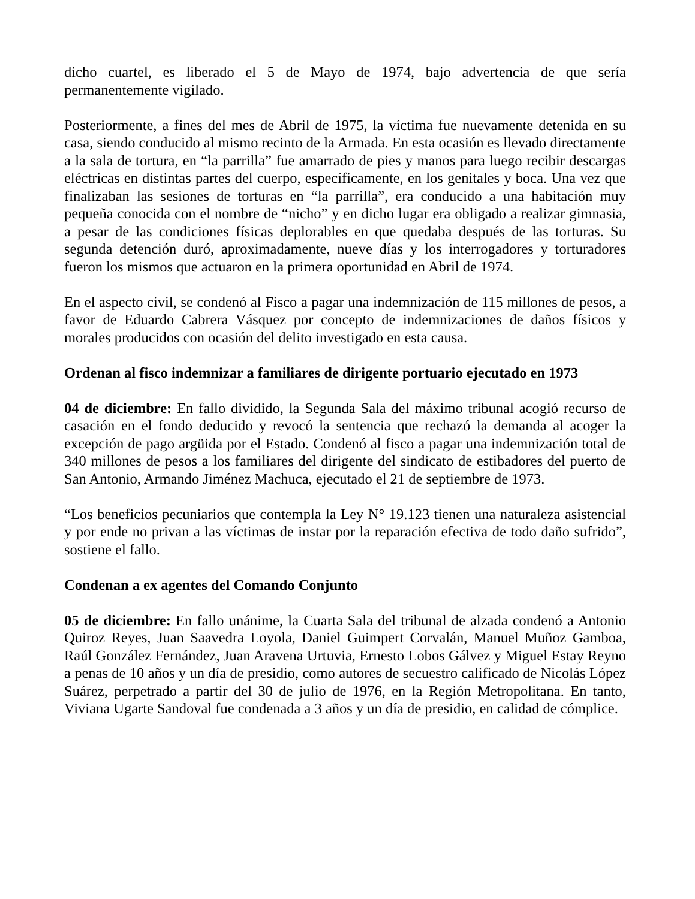dicho cuartel, es liberado el 5 de Mayo de 1974, bajo advertencia de que sería permanentemente vigilado.
Posteriormente, a fines del mes de Abril de 1975, la víctima fue nuevamente detenida en su casa, siendo conducido al mismo recinto de la Armada. En esta ocasión es llevado directamente a la sala de tortura, en “la parrilla” fue amarrado de pies y manos para luego recibir descargas eléctricas en distintas partes del cuerpo, específicamente, en los genitales y boca. Una vez que finalizaban las sesiones de torturas en “la parrilla”, era conducido a una habitación muy pequeña conocida con el nombre de “nicho” y en dicho lugar era obligado a realizar gimnasia, a pesar de las condiciones físicas deplorables en que quedaba después de las torturas. Su segunda detención duró, aproximadamente, nueve días y los interrogadores y torturadores fueron los mismos que actuaron en la primera oportunidad en Abril de 1974.
En el aspecto civil, se condenó al Fisco a pagar una indemnización de 115 millones de pesos, a favor de Eduardo Cabrera Vásquez por concepto de indemnizaciones de daños físicos y morales producidos con ocasión del delito investigado en esta causa.
Ordenan al fisco indemnizar a familiares de dirigente portuario ejecutado en 1973
04 de diciembre: En fallo dividido, la Segunda Sala del máximo tribunal acogió recurso de casación en el fondo deducido y revocó la sentencia que rechazó la demanda al acoger la excepción de pago argüida por el Estado. Condenó al fisco a pagar una indemnización total de 340 millones de pesos a los familiares del dirigente del sindicato de estibadores del puerto de San Antonio, Armando Jiménez Machuca, ejecutado el 21 de septiembre de 1973.
“Los beneficios pecuniarios que contempla la Ley N° 19.123 tienen una naturaleza asistencial y por ende no privan a las víctimas de instar por la reparación efectiva de todo daño sufrido”, sostiene el fallo.
Condenan a ex agentes del Comando Conjunto
05 de diciembre: En fallo unánime, la Cuarta Sala del tribunal de alzada condenó a Antonio Quiroz Reyes, Juan Saavedra Loyola, Daniel Guimpert Corvalán, Manuel Muñoz Gamboa, Raúl González Fernández, Juan Aravena Urtuvia, Ernesto Lobos Gálvez y Miguel Estay Reyno a penas de 10 años y un día de presidio, como autores de secuestro calificado de Nicolás López Suárez, perpetrado a partir del 30 de julio de 1976, en la Región Metropolitana. En tanto, Viviana Ugarte Sandoval fue condenada a 3 años y un día de presidio, en calidad de cómplice.